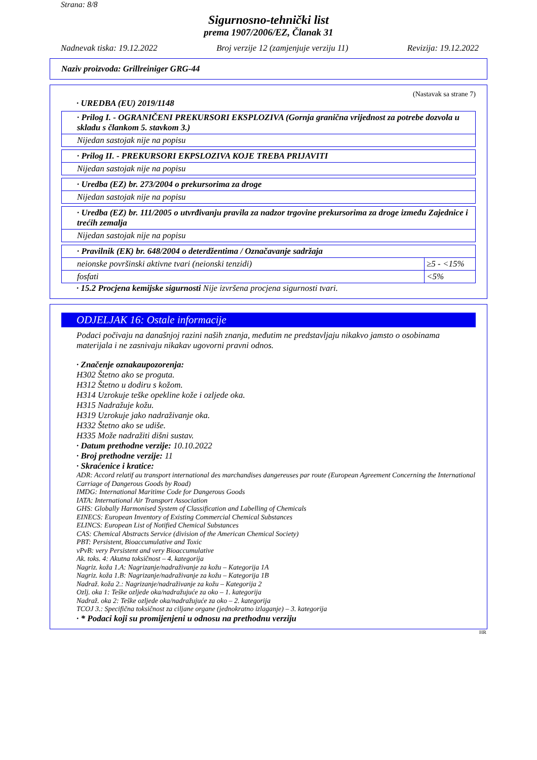Strana: 8/8
Sigurnosno-tehnički list
prema 1907/2006/EZ, Članak 31
Nadnevak tiska: 19.12.2022 Broj verzije 12 (zamjenjuje verziju 11) Revizija: 19.12.2022
Naziv proizvoda: Grillreiniger GRG-44
(Nastavak sa strane 7)
· UREDBA (EU) 2019/1148
| · Prilog I. - OGRANIČENI PREKURSORI EKSPLOZIVA (Gornja granična vrijednost za potrebe dozvola u skladu s člankom 5. stavkom 3.) |
| Nijedan sastojak nije na popisu |
| · Prilog II. - PREKURSORI EKPSLOZIVA KOJE TREBA PRIJAVITI |
| Nijedan sastojak nije na popisu |
| · Uredba (EZ) br. 273/2004 o prekursorima za droge |
| Nijedan sastojak nije na popisu |
| · Uredba (EZ) br. 111/2005 o utvrđivanju pravila za nadzor trgovine prekursorima za droge između Zajednice i trećih zemalja |
| Nijedan sastojak nije na popisu |
| · Pravilnik (EK) br. 648/2004 o deterdžentima / Označavanje sadržaja | |
| neionske površinski aktivne tvari (neionski tenzidi) | ≥5 - <15% |
| fosfati | <5% |
· 15.2 Procjena kemijske sigurnosti Nije izvršena procjena sigurnosti tvari.
ODJELJAK 16: Ostale informacije
Podaci počivaju na današnjoj razini naših znanja, međutim ne predstavljaju nikakvo jamsto o osobinama materijala i ne zasnivaju nikakav ugovorni pravni odnos.
· Značenje oznakaupozorenja:
H302 Štetno ako se proguta.
H312 Štetno u dodiru s kožom.
H314 Uzrokuje teške opekline kože i ozljede oka.
H315 Nadražuje kožu.
H319 Uzrokuje jako nadraživanje oka.
H332 Štetno ako se udiše.
H335 Može nadražiti dišni sustav.
· Datum prethodne verzije: 10.10.2022
· Broj prethodne verzije: 11
· Skraćenice i kratice:
ADR: Accord relatif au transport international des marchandises dangereuses par route (European Agreement Concerning the International Carriage of Dangerous Goods by Road)
IMDG: International Maritime Code for Dangerous Goods
IATA: International Air Transport Association
GHS: Globally Harmonised System of Classification and Labelling of Chemicals
EINECS: European Inventory of Existing Commercial Chemical Substances
ELINCS: European List of Notified Chemical Substances
CAS: Chemical Abstracts Service (division of the American Chemical Society)
PBT: Persistent, Bioaccumulative and Toxic
vPvB: very Persistent and very Bioaccumulative
Ak. toks. 4: Akutna toksičnost – 4. kategorija
Nagriz. koža 1.A: Nagrizanje/nadraživanje za kožu – Kategorija 1A
Nagriz. koža 1.B: Nagrizanje/nadraživanje za kožu – Kategorija 1B
Nadraž. koža 2.: Nagrizanje/nadraživanje za kožu – Kategorija 2
Ozlj. oka 1: Teške ozljede oka/nadražujuće za oko – 1. kategorija
Nadraž. oka 2: Teške ozljede oka/nadražujuće za oko – 2. kategorija
TCOJ 3.: Specifična toksičnost za ciljane organe (jednokratno izlaganje) – 3. kategorija
· * Podaci koji su promijenjeni u odnosu na prethodnu verziju
HR